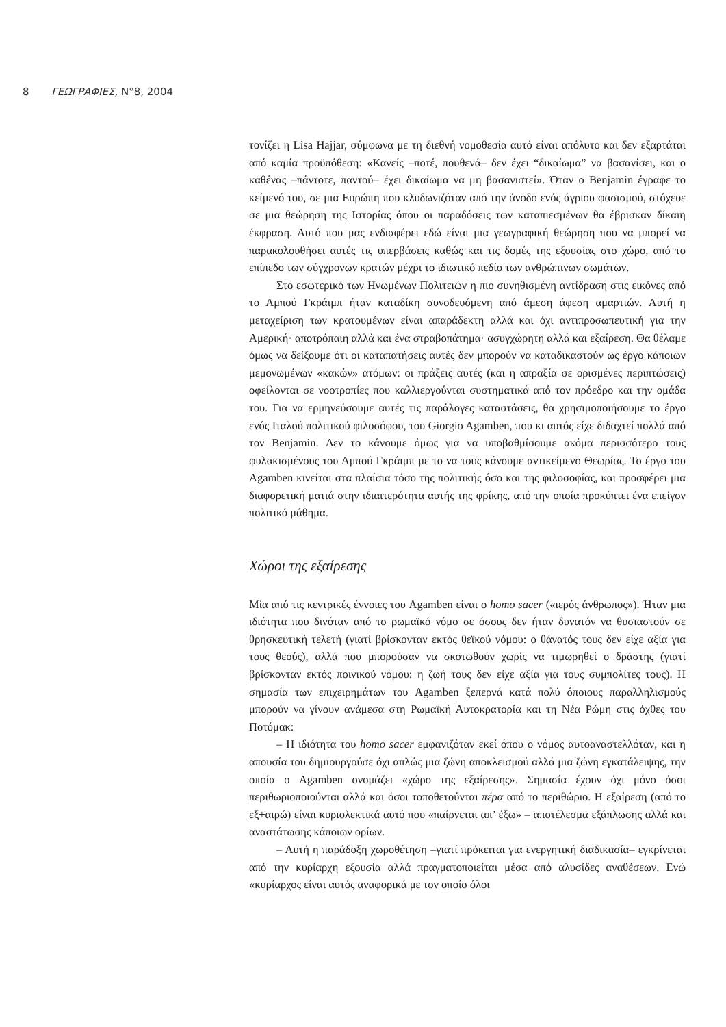8 ΓΕΩΓΡΑΦΙΕΣ, Ν°8, 2004
τονίζει η Lisa Hajjar, σύμφωνα με τη διεθνή νομοθεσία αυτό είναι απόλυτο και δεν εξαρτάται από καμία προϋπόθεση: «Κανείς –ποτέ, πουθενά– δεν έχει “δικαίωμα” να βασανίσει, και ο καθένας –πάντοτε, παντού– έχει δικαίωμα να μη βασανιστεί». Όταν ο Benjamin έγραφε το κείμενό του, σε μια Ευρώπη που κλυδωνιζόταν από την άνοδο ενός άγριου φασισμού, στόχευε σε μια θεώρηση της Ιστορίας όπου οι παραδόσεις των καταπιεσμένων θα έβρισκαν δίκαιη έκφραση. Αυτό που μας ενδιαφέρει εδώ είναι μια γεωγραφική θεώρηση που να μπορεί να παρακολουθήσει αυτές τις υπερβάσεις καθώς και τις δομές της εξουσίας στο χώρο, από το επίπεδο των σύγχρονων κρατών μέχρι το ιδιωτικό πεδίο των ανθρώπινων σωμάτων.
Στο εσωτερικό των Ηνωμένων Πολιτειών η πιο συνηθισμένη αντίδραση στις εικόνες από το Αμπού Γκράιμπ ήταν καταδίκη συνοδευόμενη από άμεση άφεση αμαρτιών. Αυτή η μεταχείριση των κρατουμένων είναι απαράδεκτη αλλά και όχι αντιπροσωπευτική για την Αμερική· αποτρόπαιη αλλά και ένα στραβοπάτημα· ασυγχώρητη αλλά και εξαίρεση. Θα θέλαμε όμως να δείξουμε ότι οι καταπατήσεις αυτές δεν μπορούν να καταδικαστούν ως έργο κάποιων μεμονωμένων «κακών» ατόμων: οι πράξεις αυτές (και η απραξία σε ορισμένες περιπτώσεις) οφείλονται σε νοοτροπίες που καλλιεργούνται συστηματικά από τον πρόεδρο και την ομάδα του. Για να ερμηνεύσουμε αυτές τις παράλογες καταστάσεις, θα χρησιμοποιήσουμε το έργο ενός Ιταλού πολιτικού φιλοσόφου, του Giorgio Agamben, που κι αυτός είχε διδαχτεί πολλά από τον Benjamin. Δεν το κάνουμε όμως για να υποβαθμίσουμε ακόμα περισσότερο τους φυλακισμένους του Αμπού Γκράιμπ με το να τους κάνουμε αντικείμενο Θεωρίας. Το έργο του Agamben κινείται στα πλαίσια τόσο της πολιτικής όσο και της φιλοσοφίας, και προσφέρει μια διαφορετική ματιά στην ιδιαιτερότητα αυτής της φρίκης, από την οποία προκύπτει ένα επείγον πολιτικό μάθημα.
Χώροι της εξαίρεσης
Μία από τις κεντρικές έννοιες του Agamben είναι ο homo sacer («ιερός άνθρωπος»). Ήταν μια ιδιότητα που δινόταν από το ρωμαϊκό νόμο σε όσους δεν ήταν δυνατόν να θυσιαστούν σε θρησκευτική τελετή (γιατί βρίσκονταν εκτός θεϊκού νόμου: ο θάνατός τους δεν είχε αξία για τους θεούς), αλλά που μπορούσαν να σκοτωθούν χωρίς να τιμωρηθεί ο δράστης (γιατί βρίσκονταν εκτός ποινικού νόμου: η ζωή τους δεν είχε αξία για τους συμπολίτες τους). Η σημασία των επιχειρημάτων του Agamben ξεπερνά κατά πολύ όποιους παραλληλισμούς μπορούν να γίνουν ανάμεσα στη Ρωμαϊκή Αυτοκρατορία και τη Νέα Ρώμη στις όχθες του Ποτόμακ:
– Η ιδιότητα του homo sacer εμφανιζόταν εκεί όπου ο νόμος αυτοαναστελλόταν, και η απουσία του δημιουργούσε όχι απλώς μια ζώνη αποκλεισμού αλλά μια ζώνη εγκατάλειψης, την οποία ο Agamben ονομάζει «χώρο της εξαίρεσης». Σημασία έχουν όχι μόνο όσοι περιθωριοποιούνται αλλά και όσοι τοποθετούνται πέρα από το περιθώριο. Η εξαίρεση (από το εξ+αιρώ) είναι κυριολεκτικά αυτό που «παίρνεται απ’ έξω» – αποτέλεσμα εξάπλωσης αλλά και αναστάτωσης κάποιων ορίων.
– Αυτή η παράδοξη χωροθέτηση –γιατί πρόκειται για ενεργητική διαδικασία– εγκρίνεται από την κυρίαρχη εξουσία αλλά πραγματοποιείται μέσα από αλυσίδες αναθέσεων. Ενώ «κυρίαρχος είναι αυτός αναφορικά με τον οποίο όλοι